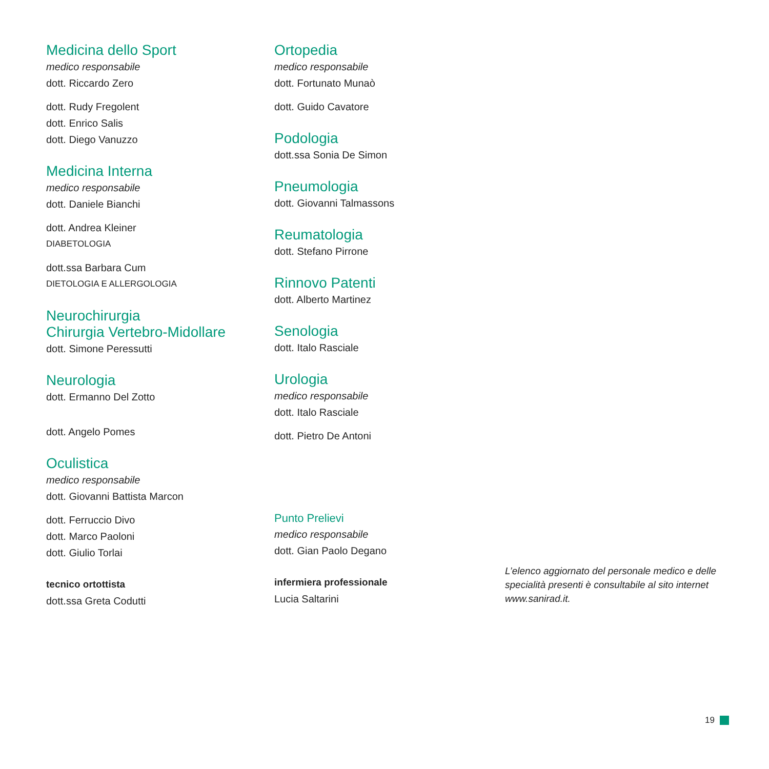Medicina dello Sport
medico responsabile
dott. Riccardo Zero
dott. Rudy Fregolent
dott. Enrico Salis
dott. Diego Vanuzzo
Medicina Interna
medico responsabile
dott. Daniele Bianchi
dott. Andrea Kleiner
DIABETOLOGIA
dott.ssa Barbara Cum
DIETOLOGIA E ALLERGOLOGIA
Neurochirurgia
Chirurgia Vertebro-Midollare
dott. Simone Peressutti
Neurologia
dott. Ermanno Del Zotto
dott. Angelo Pomes
Oculistica
medico responsabile
dott. Giovanni Battista Marcon
dott. Ferruccio Divo
dott. Marco Paoloni
dott. Giulio Torlai
tecnico ortottista
dott.ssa Greta Codutti
Ortopedia
medico responsabile
dott. Fortunato Munaò
dott. Guido Cavatore
Podologia
dott.ssa Sonia De Simon
Pneumologia
dott. Giovanni Talmassons
Reumatologia
dott. Stefano Pirrone
Rinnovo Patenti
dott. Alberto Martinez
Senologia
dott. Italo Rasciale
Urologia
medico responsabile
dott. Italo Rasciale
dott. Pietro De Antoni
Punto Prelievi
medico responsabile
dott. Gian Paolo Degano
infermiera professionale
Lucia Saltarini
L’elenco aggiornato del personale medico e delle specialità presenti è consultabile al sito internet www.sanirad.it.
19